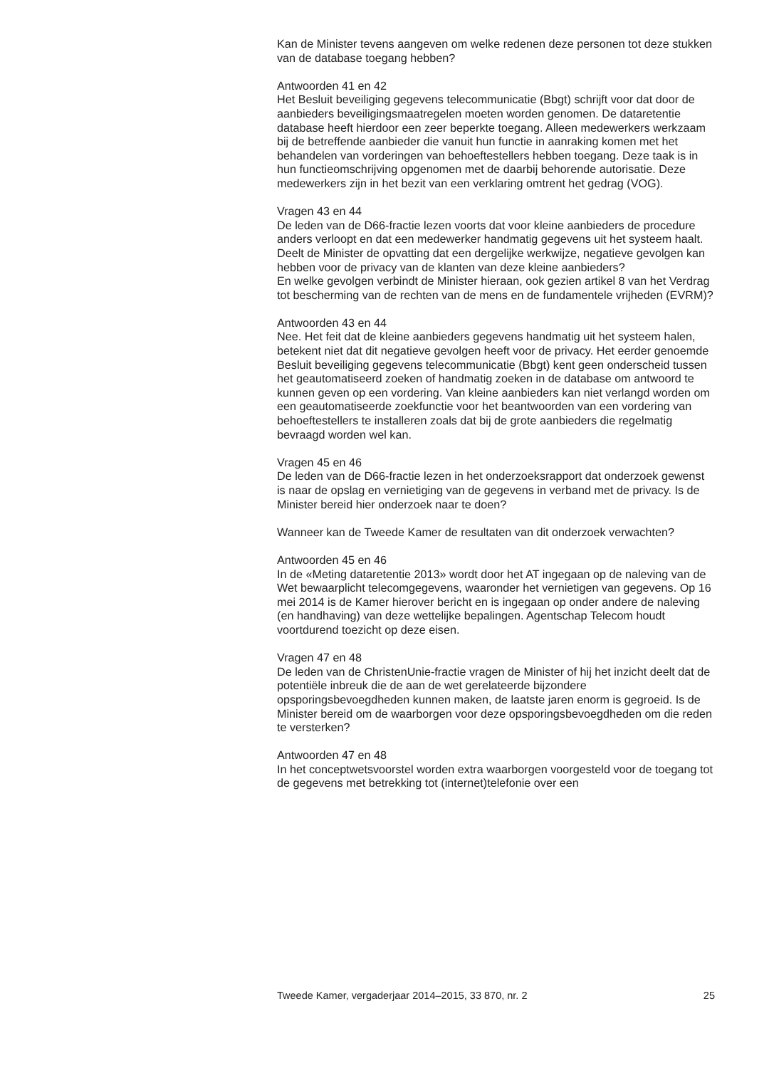Kan de Minister tevens aangeven om welke redenen deze personen tot deze stukken van de database toegang hebben?
Antwoorden 41 en 42
Het Besluit beveiliging gegevens telecommunicatie (Bbgt) schrijft voor dat door de aanbieders beveiligingsmaatregelen moeten worden genomen. De dataretentie database heeft hierdoor een zeer beperkte toegang. Alleen medewerkers werkzaam bij de betreffende aanbieder die vanuit hun functie in aanraking komen met het behandelen van vorderingen van behoeftestellers hebben toegang. Deze taak is in hun functieomschrijving opgenomen met de daarbij behorende autorisatie. Deze medewerkers zijn in het bezit van een verklaring omtrent het gedrag (VOG).
Vragen 43 en 44
De leden van de D66-fractie lezen voorts dat voor kleine aanbieders de procedure anders verloopt en dat een medewerker handmatig gegevens uit het systeem haalt. Deelt de Minister de opvatting dat een dergelijke werkwijze, negatieve gevolgen kan hebben voor de privacy van de klanten van deze kleine aanbieders?
En welke gevolgen verbindt de Minister hieraan, ook gezien artikel 8 van het Verdrag tot bescherming van de rechten van de mens en de fundamentele vrijheden (EVRM)?
Antwoorden 43 en 44
Nee. Het feit dat de kleine aanbieders gegevens handmatig uit het systeem halen, betekent niet dat dit negatieve gevolgen heeft voor de privacy. Het eerder genoemde Besluit beveiliging gegevens telecommunicatie (Bbgt) kent geen onderscheid tussen het geautomatiseerd zoeken of handmatig zoeken in de database om antwoord te kunnen geven op een vordering. Van kleine aanbieders kan niet verlangd worden om een geautomatiseerde zoekfunctie voor het beantwoorden van een vordering van behoeftestellers te installeren zoals dat bij de grote aanbieders die regelmatig bevraagd worden wel kan.
Vragen 45 en 46
De leden van de D66-fractie lezen in het onderzoeksrapport dat onderzoek gewenst is naar de opslag en vernietiging van de gegevens in verband met de privacy. Is de Minister bereid hier onderzoek naar te doen?
Wanneer kan de Tweede Kamer de resultaten van dit onderzoek verwachten?
Antwoorden 45 en 46
In de «Meting dataretentie 2013» wordt door het AT ingegaan op de naleving van de Wet bewaarplicht telecomgegevens, waaronder het vernietigen van gegevens. Op 16 mei 2014 is de Kamer hierover bericht en is ingegaan op onder andere de naleving (en handhaving) van deze wettelijke bepalingen. Agentschap Telecom houdt voortdurend toezicht op deze eisen.
Vragen 47 en 48
De leden van de ChristenUnie-fractie vragen de Minister of hij het inzicht deelt dat de potentiële inbreuk die de aan de wet gerelateerde bijzondere opsporingsbevoegdheden kunnen maken, de laatste jaren enorm is gegroeid. Is de Minister bereid om de waarborgen voor deze opsporingsbevoegdheden om die reden te versterken?
Antwoorden 47 en 48
In het conceptwetsvoorstel worden extra waarborgen voorgesteld voor de toegang tot de gegevens met betrekking tot (internet)telefonie over een
Tweede Kamer, vergaderjaar 2014–2015, 33 870, nr. 2 25